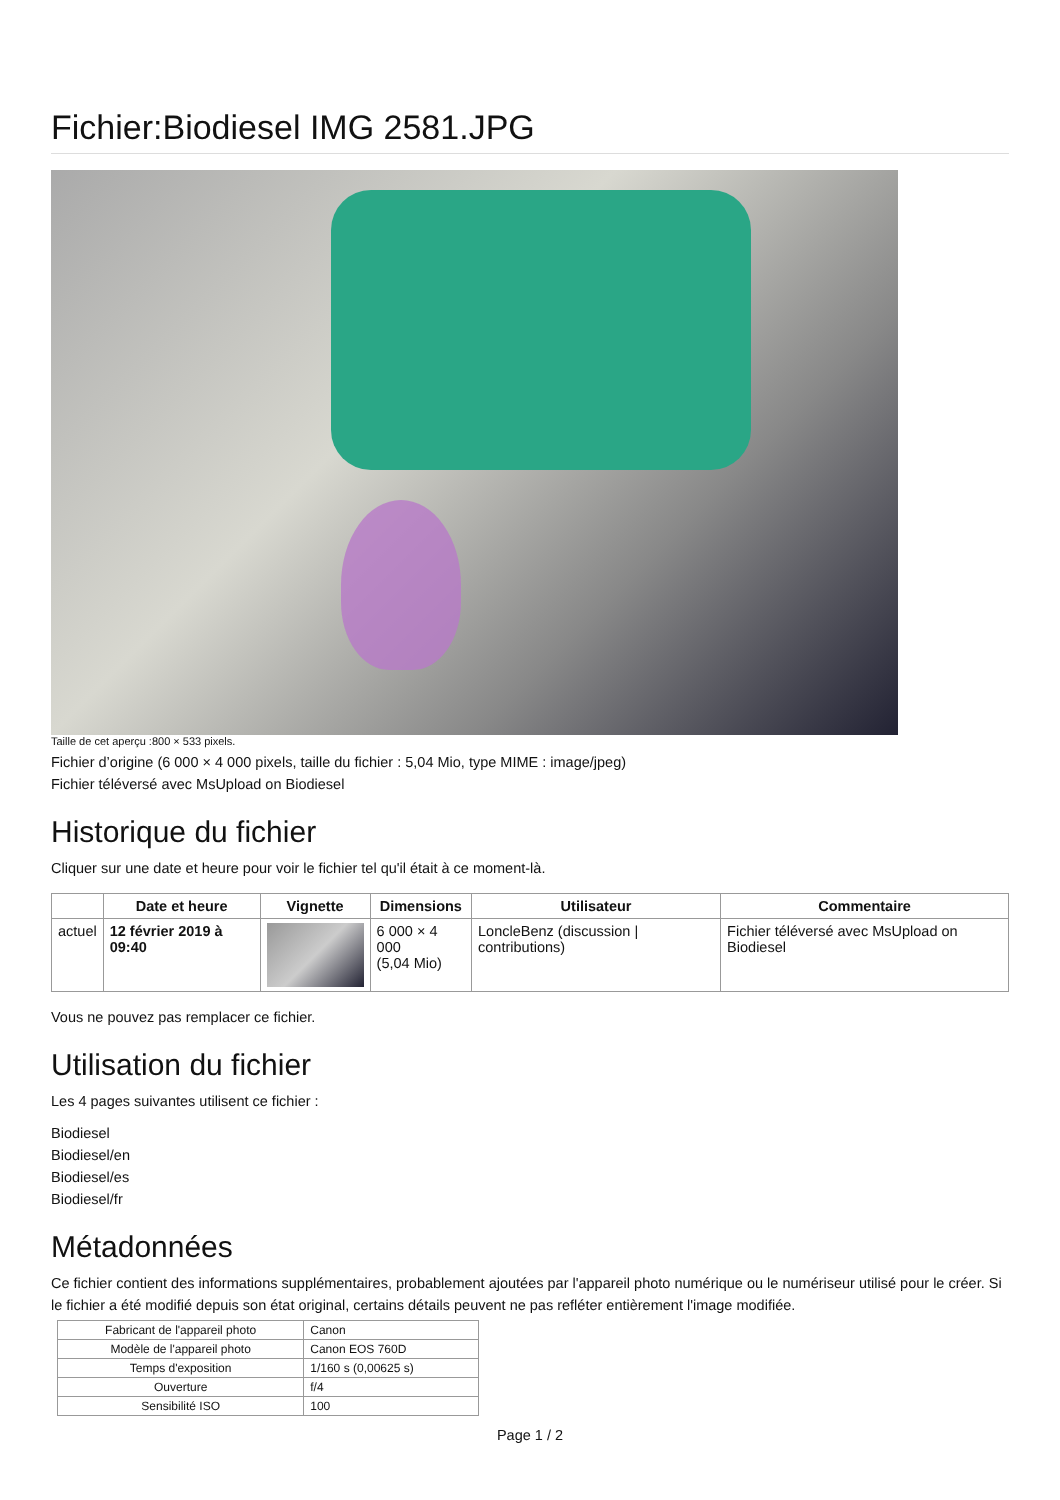Fichier:Biodiesel IMG 2581.JPG
Taille de cet aperçu :800 × 533 pixels.
Fichier d’origine (6 000 × 4 000 pixels, taille du fichier : 5,04 Mio, type MIME : image/jpeg)
Fichier téléversé avec MsUpload on Biodiesel
Historique du fichier
Cliquer sur une date et heure pour voir le fichier tel qu'il était à ce moment-là.
| | Date et heure | Vignette | Dimensions | Utilisateur | Commentaire |
| --- | --- | --- | --- | --- | --- |
| actuel | 12 février 2019 à 09:40 | | 6 000 × 4 000 (5,04 Mio) | LoncleBenz (discussion / contributions) | Fichier téléversé avec MsUpload on Biodiesel |
Vous ne pouvez pas remplacer ce fichier.
Utilisation du fichier
Les 4 pages suivantes utilisent ce fichier :
Biodiesel
Biodiesel/en
Biodiesel/es
Biodiesel/fr
Métadonnées
Ce fichier contient des informations supplémentaires, probablement ajoutées par l'appareil photo numérique ou le numériseur utilisé pour le créer. Si le fichier a été modifié depuis son état original, certains détails peuvent ne pas refléter entièrement l'image modifiée.
| Fabricant de l'appareil photo | Canon |
| Modèle de l'appareil photo | Canon EOS 760D |
| Temps d'exposition | 1/160 s (0,00625 s) |
| Ouverture | f/4 |
| Sensibilité ISO | 100 |
Page 1 / 2